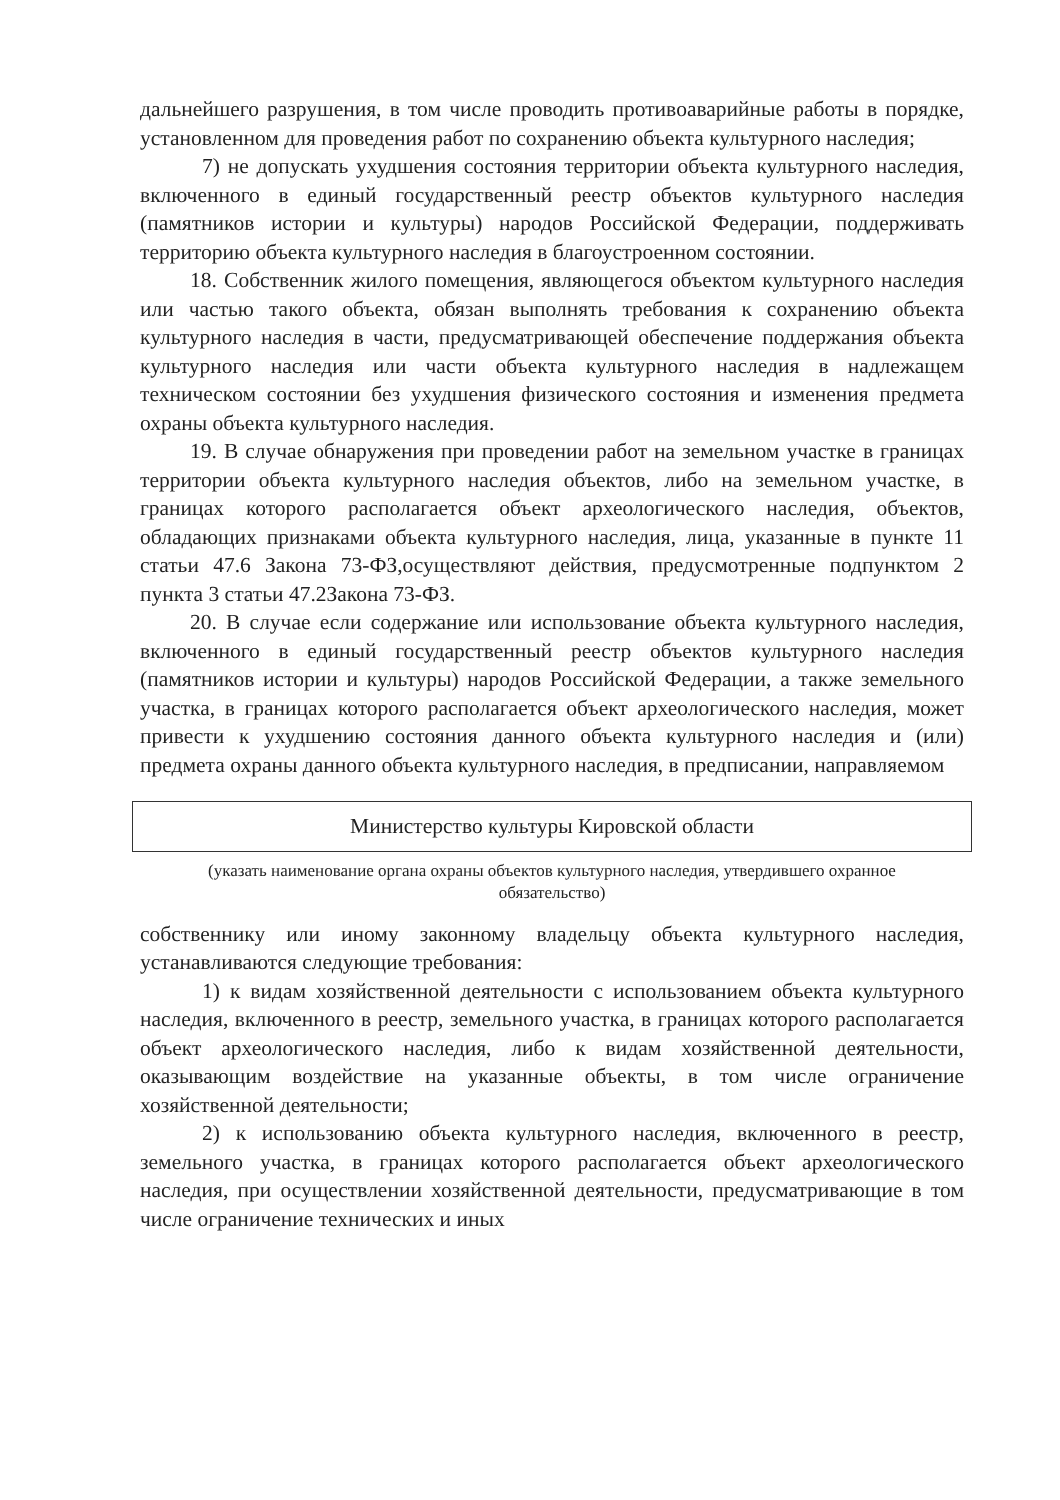дальнейшего разрушения, в том числе проводить противоаварийные работы в порядке, установленном для проведения работ по сохранению объекта культурного наследия;
7) не допускать ухудшения состояния территории объекта культурного наследия, включенного в единый государственный реестр объектов культурного наследия (памятников истории и культуры) народов Российской Федерации, поддерживать территорию объекта культурного наследия в благоустроенном состоянии.
18. Собственник жилого помещения, являющегося объектом культурного наследия или частью такого объекта, обязан выполнять требования к сохранению объекта культурного наследия в части, предусматривающей обеспечение поддержания объекта культурного наследия или части объекта культурного наследия в надлежащем техническом состоянии без ухудшения физического состояния и изменения предмета охраны объекта культурного наследия.
19. В случае обнаружения при проведении работ на земельном участке в границах территории объекта культурного наследия объектов, либо на земельном участке, в границах которого располагается объект археологического наследия, объектов, обладающих признаками объекта культурного наследия, лица, указанные в пункте 11 статьи 47.6 Закона 73-ФЗ,осуществляют действия, предусмотренные подпунктом 2 пункта 3 статьи 47.2Закона 73-ФЗ.
20. В случае если содержание или использование объекта культурного наследия, включенного в единый государственный реестр объектов культурного наследия (памятников истории и культуры) народов Российской Федерации, а также земельного участка, в границах которого располагается объект археологического наследия, может привести к ухудшению состояния данного объекта культурного наследия и (или) предмета охраны данного объекта культурного наследия, в предписании, направляемом
Министерство культуры Кировской области
(указать наименование органа охраны объектов культурного наследия, утвердившего охранное обязательство)
собственнику или иному законному владельцу объекта культурного наследия, устанавливаются следующие требования:
1) к видам хозяйственной деятельности с использованием объекта культурного наследия, включенного в реестр, земельного участка, в границах которого располагается объект археологического наследия, либо к видам хозяйственной деятельности, оказывающим воздействие на указанные объекты, в том числе ограничение хозяйственной деятельности;
2) к использованию объекта культурного наследия, включенного в реестр, земельного участка, в границах которого располагается объект археологического наследия, при осуществлении хозяйственной деятельности, предусматривающие в том числе ограничение технических и иных